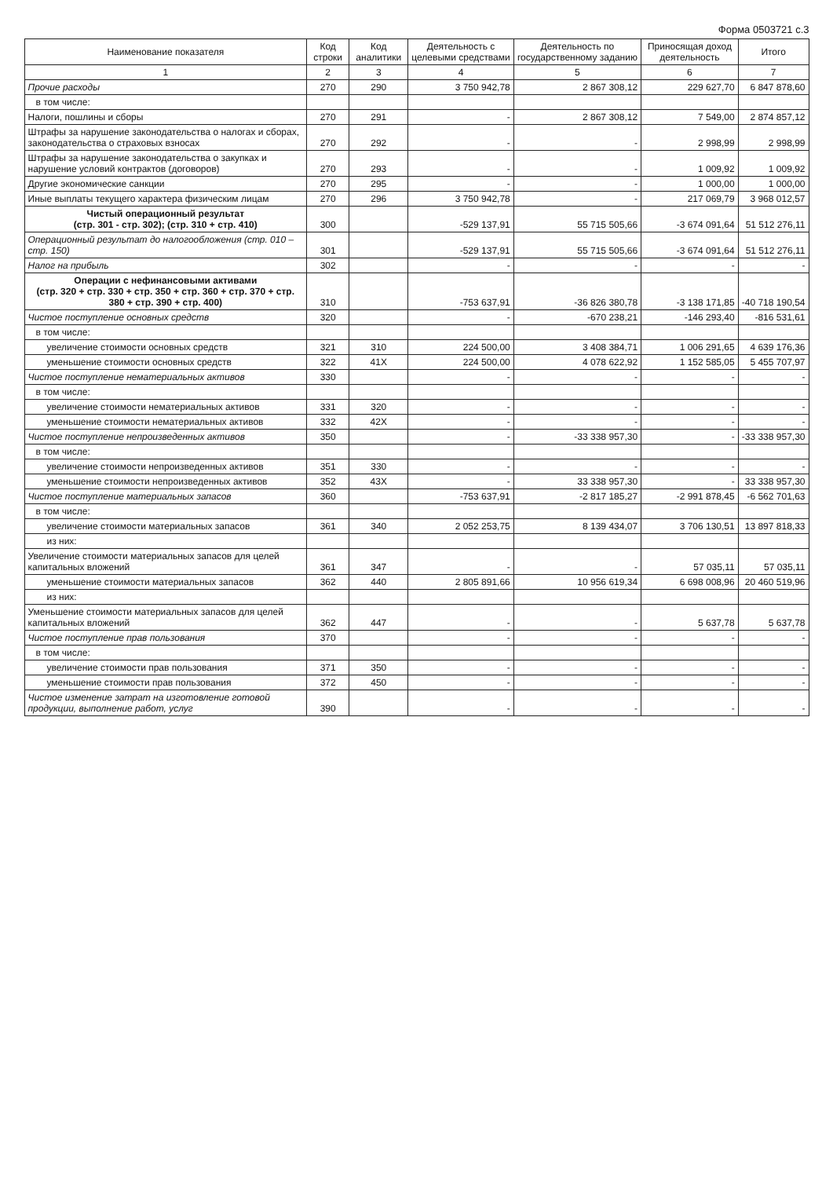Форма 0503721 с.3
| Наименование показателя | Код строки | Код аналитики | Деятельность с целевыми средствами | Деятельность по государственному заданию | Приносящая доход деятельность | Итого |
| --- | --- | --- | --- | --- | --- | --- |
| 1 | 2 | 3 | 4 | 5 | 6 | 7 |
| Прочие расходы | 270 | 290 | 3 750 942,78 | 2 867 308,12 | 229 627,70 | 6 847 878,60 |
| в том числе: | | | | | | |
| Налоги, пошлины и сборы | 270 | 291 | - | 2 867 308,12 | 7 549,00 | 2 874 857,12 |
| Штрафы за нарушение законодательства о налогах и сборах, законодательства о страховых взносах | 270 | 292 | - | - | 2 998,99 | 2 998,99 |
| Штрафы за нарушение законодательства о закупках и нарушение условий контрактов (договоров) | 270 | 293 | - | - | 1 009,92 | 1 009,92 |
| Другие экономические санкции | 270 | 295 | - | - | 1 000,00 | 1 000,00 |
| Иные выплаты текущего характера физическим лицам | 270 | 296 | 3 750 942,78 | - | 217 069,79 | 3 968 012,57 |
| Чистый операционный результат (стр. 301 - стр. 302); (стр. 310 + стр. 410) | 300 | | -529 137,91 | 55 715 505,66 | -3 674 091,64 | 51 512 276,11 |
| Операционный результат до налогообложения (стр. 010 – стр. 150) | 301 | | -529 137,91 | 55 715 505,66 | -3 674 091,64 | 51 512 276,11 |
| Налог на прибыль | 302 | | - | - | - | - |
| Операции с нефинансовыми активами (стр. 320 + стр. 330 + стр. 350 + стр. 360 + стр. 370 + стр. 380 + стр. 390 + стр. 400) | 310 | | -753 637,91 | -36 826 380,78 | -3 138 171,85 | -40 718 190,54 |
| Чистое поступление основных средств | 320 | | - | -670 238,21 | -146 293,40 | -816 531,61 |
| в том числе: | | | | | | |
| увеличение стоимости основных средств | 321 | 310 | 224 500,00 | 3 408 384,71 | 1 006 291,65 | 4 639 176,36 |
| уменьшение стоимости основных средств | 322 | 41X | 224 500,00 | 4 078 622,92 | 1 152 585,05 | 5 455 707,97 |
| Чистое поступление нематериальных активов | 330 | | - | - | - | - |
| в том числе: | | | | | | |
| увеличение стоимости нематериальных активов | 331 | 320 | - | - | - | - |
| уменьшение стоимости нематериальных активов | 332 | 42X | - | - | - | - |
| Чистое поступление непроизведенных активов | 350 | | - | -33 338 957,30 | - | -33 338 957,30 |
| в том числе: | | | | | | |
| увеличение стоимости непроизведенных активов | 351 | 330 | - | - | - | - |
| уменьшение стоимости непроизведенных активов | 352 | 43X | - | 33 338 957,30 | - | 33 338 957,30 |
| Чистое поступление материальных запасов | 360 | | -753 637,91 | -2 817 185,27 | -2 991 878,45 | -6 562 701,63 |
| в том числе: | | | | | | |
| увеличение стоимости материальных запасов | 361 | 340 | 2 052 253,75 | 8 139 434,07 | 3 706 130,51 | 13 897 818,33 |
| из них: | | | | | | |
| Увеличение стоимости материальных запасов для целей капитальных вложений | 361 | 347 | - | - | 57 035,11 | 57 035,11 |
| уменьшение стоимости материальных запасов | 362 | 440 | 2 805 891,66 | 10 956 619,34 | 6 698 008,96 | 20 460 519,96 |
| из них: | | | | | | |
| Уменьшение стоимости материальных запасов для целей капитальных вложений | 362 | 447 | - | - | 5 637,78 | 5 637,78 |
| Чистое поступление прав пользования | 370 | | - | - | - | - |
| в том числе: | | | | | | |
| увеличение стоимости прав пользования | 371 | 350 | - | - | - | - |
| уменьшение стоимости прав пользования | 372 | 450 | - | - | - | - |
| Чистое изменение затрат на изготовление готовой продукции, выполнение работ, услуг | 390 | | - | - | - | - |